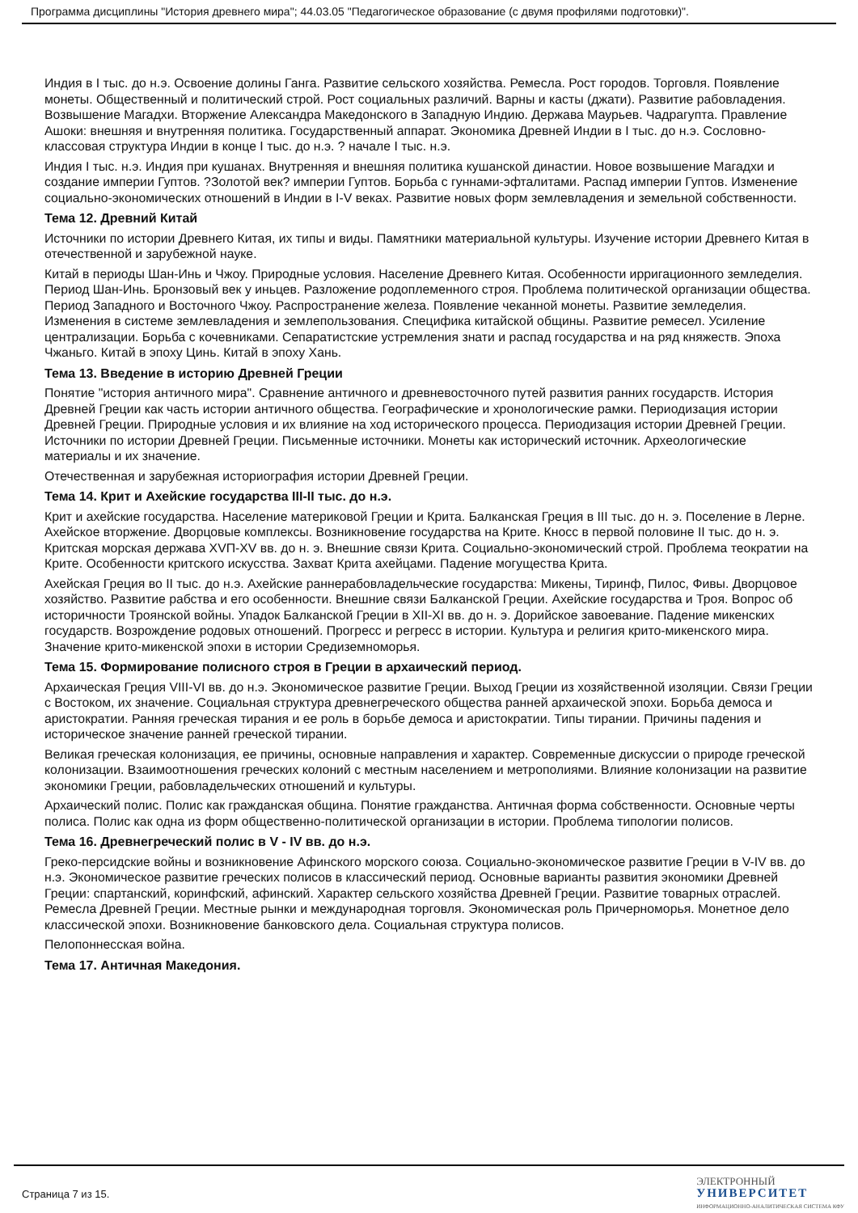Программа дисциплины "История древнего мира"; 44.03.05 "Педагогическое образование (с двумя профилями подготовки)".
Индия в I тыс. до н.э. Освоение долины Ганга. Развитие сельского хозяйства. Ремесла. Рост городов. Торговля. Появление монеты. Общественный и политический строй. Рост социальных различий. Варны и касты (джати). Развитие рабовладения. Возвышение Магадхи. Вторжение Александра Македонского в Западную Индию. Держава Маурьев. Чадрагупта. Правление Ашоки: внешняя и внутренняя политика. Государственный аппарат. Экономика Древней Индии в I тыс. до н.э. Сословно-классовая структура Индии в конце I тыс. до н.э. ? начале I тыс. н.э.
Индия I тыс. н.э. Индия при кушанах. Внутренняя и внешняя политика кушанской династии. Новое возвышение Магадхи и создание империи Гуптов. ?Золотой век? империи Гуптов. Борьба с гуннами-эфталитами. Распад империи Гуптов. Изменение социально-экономических отношений в Индии в I-V веках. Развитие новых форм землевладения и земельной собственности.
Тема 12. Древний Китай
Источники по истории Древнего Китая, их типы и виды. Памятники материальной культуры. Изучение истории Древнего Китая в отечественной и зарубежной науке.
Китай в периоды Шан-Инь и Чжоу. Природные условия. Население Древнего Китая. Особенности ирригационного земледелия. Период Шан-Инь. Бронзовый век у иньцев. Разложение родоплеменного строя. Проблема политической организации общества. Период Западного и Восточного Чжоу. Распространение железа. Появление чеканной монеты. Развитие земледелия. Изменения в системе землевладения и землепользования. Специфика китайской общины. Развитие ремесел. Усиление централизации. Борьба с кочевниками. Сепаратистские устремления знати и распад государства и на ряд княжеств. Эпоха Чжаньго. Китай в эпоху Цинь. Китай в эпоху Хань.
Тема 13. Введение в историю Древней Греции
Понятие "история античного мира". Сравнение античного и древневосточного путей развития ранних государств. История Древней Греции как часть истории античного общества. Географические и хронологические рамки. Периодизация истории Древней Греции. Природные условия и их влияние на ход исторического процесса. Периодизация истории Древней Греции. Источники по истории Древней Греции. Письменные источники. Монеты как исторический источник. Археологические материалы и их значение.
Отечественная и зарубежная историография истории Древней Греции.
Тема 14. Крит и Ахейские государства III-II тыс. до н.э.
Крит и ахейские государства. Население материковой Греции и Крита. Балканская Греция в III тыс. до н. э. Поселение в Лерне. Ахейское вторжение. Дворцовые комплексы. Возникновение государства на Крите. Кносс в первой половине II тыс. до н. э. Критская морская держава XVП-XV вв. до н. э. Внешние связи Крита. Социально-экономический строй. Проблема теократии на Крите. Особенности критского искусства. Захват Крита ахейцами. Падение могущества Крита.
Ахейская Греция во II тыс. до н.э. Ахейские раннерабовладельческие государства: Микены, Тиринф, Пилос, Фивы. Дворцовое хозяйство. Развитие рабства и его особенности. Внешние связи Балканской Греции. Ахейские государства и Троя. Вопрос об историчности Троянской войны. Упадок Балканской Греции в XII-XI вв. до н. э. Дорийское завоевание. Падение микенских государств. Возрождение родовых отношений. Прогресс и регресс в истории. Культура и религия крито-микенского мира. Значение крито-микенской эпохи в истории Средиземноморья.
Тема 15. Формирование полисного строя в Греции в архаический период.
Архаическая Греция VIII-VI вв. до н.э. Экономическое развитие Греции. Выход Греции из хозяйственной изоляции. Связи Греции с Востоком, их значение. Социальная структура древнегреческого общества ранней архаической эпохи. Борьба демоса и аристократии. Ранняя греческая тирания и ее роль в борьбе демоса и аристократии. Типы тирании. Причины падения и историческое значение ранней греческой тирании.
Великая греческая колонизация, ее причины, основные направления и характер. Современные дискуссии о природе греческой колонизации. Взаимоотношения греческих колоний с местным населением и метрополиями. Влияние колонизации на развитие экономики Греции, рабовладельческих отношений и культуры.
Архаический полис. Полис как гражданская община. Понятие гражданства. Античная форма собственности. Основные черты полиса. Полис как одна из форм общественно-политической организации в истории. Проблема типологии полисов.
Тема 16. Древнегреческий полис в V - IV вв. до н.э.
Греко-персидские войны и возникновение Афинского морского союза. Социально-экономическое развитие Греции в V-IV вв. до н.э. Экономическое развитие греческих полисов в классический период. Основные варианты развития экономики Древней Греции: спартанский, коринфский, афинский. Характер сельского хозяйства Древней Греции. Развитие товарных отраслей. Ремесла Древней Греции. Местные рынки и международная торговля. Экономическая роль Причерноморья. Монетное дело классической эпохи. Возникновение банковского дела. Социальная структура полисов.
Пелопоннесская война.
Тема 17. Античная Македония.
Страница 7 из 15.
ЭЛЕКТРОННЫЙ
УНИВЕРСИТЕТ
ИНФОРМАЦИОННО-АНАЛИТИЧЕСКАЯ СИСТЕМА КФУ